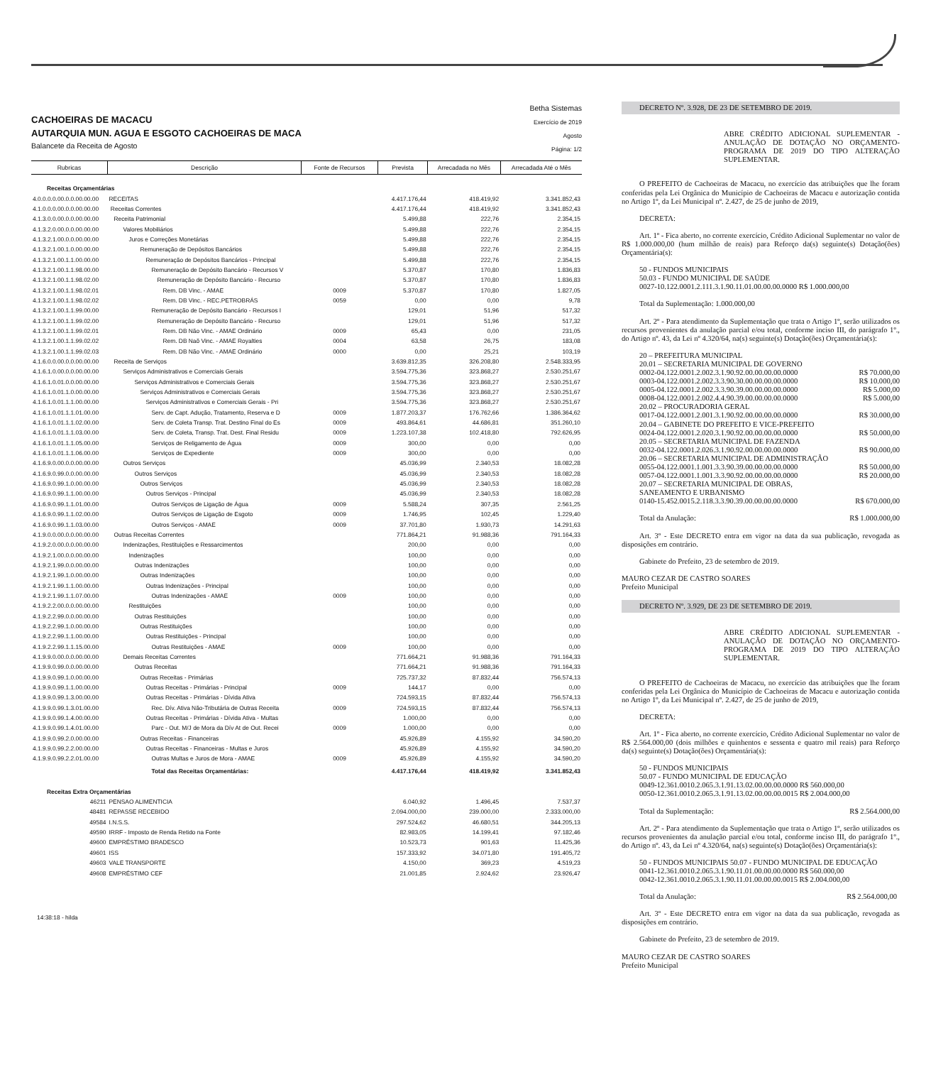CACHOEIRAS DE MACACU
AUTARQUIA MUN. AGUA E ESGOTO CACHOEIRAS DE MACA
Balancete da Receita de Agosto
Betha Sistemas
Exercício de 2019
Agosto
Página: 1/2
| Rubricas | Descrição | Fonte de Recursos | Prevista | Arrecadada no Mês | Arrecadada Até o Mês |
| --- | --- | --- | --- | --- | --- |
| Receitas Orçamentárias | | | | | |
| 4.0.0.0.0.00.0.0.00.00.00 | RECEITAS | | 4.417.176,44 | 418.419,92 | 3.341.852,43 |
| 4.1.0.0.0.00.0.0.00.00.00 | Receitas Correntes | | 4.417.176,44 | 418.419,92 | 3.341.852,43 |
| 4.1.3.0.0.00.0.0.00.00.00 | Receita Patrimonial | | 5.499,88 | 222,76 | 2.354,15 |
| 4.1.3.2.0.00.0.0.00.00.00 | Valores Mobiliários | | 5.499,88 | 222,76 | 2.354,15 |
| 4.1.3.2.1.00.0.0.00.00.00 | Juros e Correções Monetárias | | 5.499,88 | 222,76 | 2.354,15 |
| 4.1.3.2.1.00.1.0.00.00.00 | Remuneração de Depósitos Bancários | | 5.499,88 | 222,76 | 2.354,15 |
| 4.1.3.2.1.00.1.1.00.00.00 | Remuneração de Depósitos Bancários - Principal | | 5.499,88 | 222,76 | 2.354,15 |
| 4.1.3.2.1.00.1.1.98.00.00 | Remuneração de Depósito Bancário - Recursos V | | 5.370,87 | 170,80 | 1.836,83 |
| 4.1.3.2.1.00.1.1.98.02.00 | Remuneração de Depósito Bancário - Recurso | | 5.370,87 | 170,80 | 1.836,83 |
| 4.1.3.2.1.00.1.1.98.02.01 | Rem. DB Vinc. - AMAE | 0009 | 5.370,87 | 170,80 | 1.827,05 |
| 4.1.3.2.1.00.1.1.98.02.02 | Rem. DB Vinc. - REC.PETROBRÁS | 0059 | 0,00 | 0,00 | 9,78 |
| 4.1.3.2.1.00.1.1.99.00.00 | Remuneração de Depósito Bancário - Recursos I | | 129,01 | 51,96 | 517,32 |
| 4.1.3.2.1.00.1.1.99.02.00 | Remuneração de Depósito Bancário - Recurso | | 129,01 | 51,96 | 517,32 |
| 4.1.3.2.1.00.1.1.99.02.01 | Rem. DB Não Vinc. - AMAE Ordinário | 0009 | 65,43 | 0,00 | 231,05 |
| 4.1.3.2.1.00.1.1.99.02.02 | Rem. DB Naõ Vinc. - AMAE Royalties | 0004 | 63,58 | 26,75 | 183,08 |
| 4.1.3.2.1.00.1.1.99.02.03 | Rem. DB Não Vinc. - AMAE Ordinário | 0000 | 0,00 | 25,21 | 103,19 |
| 4.1.6.0.0.00.0.0.00.00.00 | Receita de Serviços | | 3.639.812,35 | 326.208,80 | 2.548.333,95 |
| 4.1.6.1.0.00.0.0.00.00.00 | Serviços Administrativos e Comerciais Gerais | | 3.594.775,36 | 323.868,27 | 2.530.251,67 |
| 4.1.6.1.0.01.0.0.00.00.00 | Serviços Administrativos e Comerciais Gerais | | 3.594.775,36 | 323.868,27 | 2.530.251,67 |
| 4.1.6.1.0.01.1.0.00.00.00 | Serviços Administrativos e Comerciais Gerais | | 3.594.775,36 | 323.868,27 | 2.530.251,67 |
| 4.1.6.1.0.01.1.1.00.00.00 | Serviços Administrativos e Comerciais Gerais - Pri | | 3.594.775,36 | 323.868,27 | 2.530.251,67 |
| 4.1.6.1.0.01.1.1.01.00.00 | Serv. de Capt. Adução, Tratamento, Reserva e D | 0009 | 1.877.203,37 | 176.762,66 | 1.386.364,62 |
| 4.1.6.1.0.01.1.1.02.00.00 | Serv. de Coleta Transp. Trat. Destino Final do Es | 0009 | 493.864,61 | 44.686,81 | 351.260,10 |
| 4.1.6.1.0.01.1.1.03.00.00 | Serv. de Coleta, Transp. Trat. Dest. Final Residu | 0009 | 1.223.107,38 | 102.418,80 | 792.626,95 |
| 4.1.6.1.0.01.1.1.05.00.00 | Serviços de Religamento de Água | 0009 | 300,00 | 0,00 | 0,00 |
| 4.1.6.1.0.01.1.1.06.00.00 | Serviços de Expediente | 0009 | 300,00 | 0,00 | 0,00 |
| 4.1.6.9.0.00.0.0.00.00.00 | Outros Serviços | | 45.036,99 | 2.340,53 | 18.082,28 |
| 4.1.6.9.0.99.0.0.00.00.00 | Outros Serviços | | 45.036,99 | 2.340,53 | 18.082,28 |
| 4.1.6.9.0.99.1.0.00.00.00 | Outros Serviços | | 45.036,99 | 2.340,53 | 18.082,28 |
| 4.1.6.9.0.99.1.1.00.00.00 | Outros Serviços - Principal | | 45.036,99 | 2.340,53 | 18.082,28 |
| 4.1.6.9.0.99.1.1.01.00.00 | Outros Serviços de Ligação de Água | 0009 | 5.588,24 | 307,35 | 2.561,25 |
| 4.1.6.9.0.99.1.1.02.00.00 | Outros Serviços de Ligação de Esgoto | 0009 | 1.746,95 | 102,45 | 1.229,40 |
| 4.1.6.9.0.99.1.1.03.00.00 | Outros Serviços - AMAE | 0009 | 37.701,80 | 1.930,73 | 14.291,63 |
| 4.1.9.0.0.00.0.0.00.00.00 | Outras Receitas Correntes | | 771.864,21 | 91.988,36 | 791.164,33 |
| 4.1.9.2.0.00.0.0.00.00.00 | Indenizações, Restituições e Ressarcimentos | | 200,00 | 0,00 | 0,00 |
| 4.1.9.2.1.00.0.0.00.00.00 | Indenizações | | 100,00 | 0,00 | 0,00 |
| 4.1.9.2.1.99.0.0.00.00.00 | Outras Indenizações | | 100,00 | 0,00 | 0,00 |
| 4.1.9.2.1.99.1.0.00.00.00 | Outras Indenizações | | 100,00 | 0,00 | 0,00 |
| 4.1.9.2.1.99.1.1.00.00.00 | Outras Indenizações - Principal | | 100,00 | 0,00 | 0,00 |
| 4.1.9.2.1.99.1.1.07.00.00 | Outras Indenizações - AMAE | 0009 | 100,00 | 0,00 | 0,00 |
| 4.1.9.2.2.00.0.0.00.00.00 | Restituições | | 100,00 | 0,00 | 0,00 |
| 4.1.9.2.2.99.0.0.00.00.00 | Outras Restituições | | 100,00 | 0,00 | 0,00 |
| 4.1.9.2.2.99.1.0.00.00.00 | Outras Restituições | | 100,00 | 0,00 | 0,00 |
| 4.1.9.2.2.99.1.1.00.00.00 | Outras Restituições - Principal | | 100,00 | 0,00 | 0,00 |
| 4.1.9.2.2.99.1.1.15.00.00 | Outras Restituições - AMAE | 0009 | 100,00 | 0,00 | 0,00 |
| 4.1.9.9.0.00.0.0.00.00.00 | Demais Receitas Correntes | | 771.664,21 | 91.988,36 | 791.164,33 |
| 4.1.9.9.0.99.0.0.00.00.00 | Outras Receitas | | 771.664,21 | 91.988,36 | 791.164,33 |
| 4.1.9.9.0.99.1.0.00.00.00 | Outras Receitas - Primárias | | 725.737,32 | 87.832,44 | 756.574,13 |
| 4.1.9.9.0.99.1.1.00.00.00 | Outras Receitas - Primárias - Principal | 0009 | 144,17 | 0,00 | 0,00 |
| 4.1.9.9.0.99.1.3.00.00.00 | Outras Receitas - Primárias - Dívida Ativa | | 724.593,15 | 87.832,44 | 756.574,13 |
| 4.1.9.9.0.99.1.3.01.00.00 | Rec. Dív. Ativa Não-Tributária de Outras Receita | 0009 | 724.593,15 | 87.832,44 | 756.574,13 |
| 4.1.9.9.0.99.1.4.00.00.00 | Outras Receitas - Primárias - Dívida Ativa - Multas | | 1.000,00 | 0,00 | 0,00 |
| 4.1.9.9.0.99.1.4.01.00.00 | Parc - Out. M/J de Mora da Dív At de Out. Recei | 0009 | 1.000,00 | 0,00 | 0,00 |
| 4.1.9.9.0.99.2.0.00.00.00 | Outras Receitas - Financeiras | | 45.926,89 | 4.155,92 | 34.590,20 |
| 4.1.9.9.0.99.2.2.00.00.00 | Outras Receitas - Financeiras - Multas e Juros | | 45.926,89 | 4.155,92 | 34.590,20 |
| 4.1.9.9.0.99.2.2.01.00.00 | Outras Multas e Juros de Mora - AMAE | 0009 | 45.926,89 | 4.155,92 | 34.590,20 |
| | Total das Receitas Orçamentárias: | | 4.417.176,44 | 418.419,92 | 3.341.852,43 |
| Receitas Extra Orçamentárias | | | | | |
| 46211 | PENSAO ALIMENTICIA | | 6.040,92 | 1.496,45 | 7.537,37 |
| 48481 | REPASSE RECEBIDO | | 2.094.000,00 | 239.000,00 | 2.333.000,00 |
| 49584 | I.N.S.S. | | 297.524,62 | 46.680,51 | 344.205,13 |
| 49590 | IRRF - Imposto de Renda Retido na Fonte | | 82.983,05 | 14.199,41 | 97.182,46 |
| 49600 | EMPRÉSTIMO BRADESCO | | 10.523,73 | 901,63 | 11.425,36 |
| 49601 | ISS | | 157.333,92 | 34.071,80 | 191.405,72 |
| 49603 | VALE TRANSPORTE | | 4.150,00 | 369,23 | 4.519,23 |
| 49608 | EMPRÉSTIMO CEF | | 21.001,85 | 2.924,62 | 23.926,47 |
14:38:18 - hilda
DECRETO Nº. 3.928, DE 23 DE SETEMBRO DE 2019.
ABRE CRÉDITO ADICIONAL SUPLEMENTAR - ANULAÇÃO DE DOTAÇÃO NO ORÇAMENTO-PROGRAMA DE 2019 DO TIPO ALTERAÇÃO SUPLEMENTAR.
O PREFEITO de Cachoeiras de Macacu, no exercício das atribuições que lhe foram conferidas pela Lei Orgânica do Município de Cachoeiras de Macacu e autorização contida no Artigo 1º, da Lei Municipal nº. 2.427, de 25 de junho de 2019,
DECRETA:
Art. 1º - Fica aberto, no corrente exercício, Crédito Adicional Suplementar no valor de R$ 1.000.000,00 (hum milhão de reais) para Reforço da(s) seguinte(s) Dotação(ões) Orçamentária(s):
50 - FUNDOS MUNICIPAIS
50.03 - FUNDO MUNICIPAL DE SAÚDE
0027-10.122.0001.2.111.3.1.90.11.01.00.00.00.0000 R$ 1.000.000,00
Total da Suplementação: 1.000.000,00
Art. 2º - Para atendimento da Suplementação que trata o Artigo 1º, serão utilizados os recursos provenientes da anulação parcial e/ou total, conforme inciso III, do parágrafo 1º., do Artigo nº. 43, da Lei nº 4.320/64, na(s) seguinte(s) Dotação(ões) Orçamentária(s):
20 – PREFEITURA MUNICIPAL
20.01 – SECRETARIA MUNICIPAL DE GOVERNO
0002-04.122.0001.2.002.3.1.90.92.00.00.00.00.0000 R$ 70.000,00
0003-04.122.0001.2.002.3.3.90.30.00.00.00.00.0000 R$ 10.000,00
0005-04.122.0001.2.002.3.3.90.39.00.00.00.00.0000 R$ 5.000,00
0008-04.122.0001.2.002.4.4.90.39.00.00.00.00.0000 R$ 5.000,00
20.02 – PROCURADORIA GERAL
0017-04.122.0001.2.001.3.1.90.92.00.00.00.00.0000 R$ 30.000,00
20.04 – GABINETE DO PREFEITO E VICE-PREFEITO
0024-04.122.0001.2.020.3.1.90.92.00.00.00.00.0000 R$ 50.000,00
20.05 – SECRETARIA MUNICIPAL DE FAZENDA
0032-04.122.0001.2.026.3.1.90.92.00.00.00.00.0000 R$ 90.000,00
20.06 – SECRETARIA MUNICIPAL DE ADMINISTRAÇÃO
0055-04.122.0001.1.001.3.3.90.39.00.00.00.00.0000 R$ 50.000,00
0057-04.122.0001.1.001.3.3.90.92.00.00.00.00.0000 R$ 20.000,00
20.07 – SECRETARIA MUNICIPAL DE OBRAS,
SANEAMENTO E URBANISMO
0140-15.452.0015.2.118.3.3.90.39.00.00.00.00.0000 R$ 670.000,00
Total da Anulação: R$ 1.000.000,00
Art. 3º - Este DECRETO entra em vigor na data da sua publicação, revogada as disposições em contrário.
Gabinete do Prefeito, 23 de setembro de 2019.
MAURO CEZAR DE CASTRO SOARES
Prefeito Municipal
DECRETO Nº. 3.929, DE 23 DE SETEMBRO DE 2019.
ABRE CRÉDITO ADICIONAL SUPLEMENTAR - ANULAÇÃO DE DOTAÇÃO NO ORÇAMENTO-PROGRAMA DE 2019 DO TIPO ALTERAÇÃO SUPLEMENTAR.
O PREFEITO de Cachoeiras de Macacu, no exercício das atribuições que lhe foram conferidas pela Lei Orgânica do Município de Cachoeiras de Macacu e autorização contida no Artigo 1º, da Lei Municipal nº. 2.427, de 25 de junho de 2019,
DECRETA:
Art. 1º - Fica aberto, no corrente exercício, Crédito Adicional Suplementar no valor de R$ 2.564.000,00 (dois milhões e quinhentos e sessenta e quatro mil reais) para Reforço da(s) seguinte(s) Dotação(ões) Orçamentária(s):
50 - FUNDOS MUNICIPAIS
50.07 - FUNDO MUNICIPAL DE EDUCAÇÃO
0049-12.361.0010.2.065.3.1.91.13.02.00.00.00.0000 R$ 560.000,00
0050-12.361.0010.2.065.3.1.91.13.02.00.00.00.0015 R$ 2.004.000,00
Total da Suplementação: R$ 2.564.000,00
Art. 2º - Para atendimento da Suplementação que trata o Artigo 1º, serão utilizados os recursos provenientes da anulação parcial e/ou total, conforme inciso III, do parágrafo 1º., do Artigo nº. 43, da Lei nº 4.320/64, na(s) seguinte(s) Dotação(ões) Orçamentária(s):
50 - FUNDOS MUNICIPAIS 50.07 - FUNDO MUNICIPAL DE EDUCAÇÃO
0041-12.361.0010.2.065.3.1.90.11.01.00.00.00.0000 R$ 560.000,00
0042-12.361.0010.2.065.3.1.90.11.01.00.00.00.0015 R$ 2.004.000,00
Total da Anulação: R$ 2.564.000,00
Art. 3º - Este DECRETO entra em vigor na data da sua publicação, revogada as disposições em contrário.
Gabinete do Prefeito, 23 de setembro de 2019.
MAURO CEZAR DE CASTRO SOARES
Prefeito Municipal